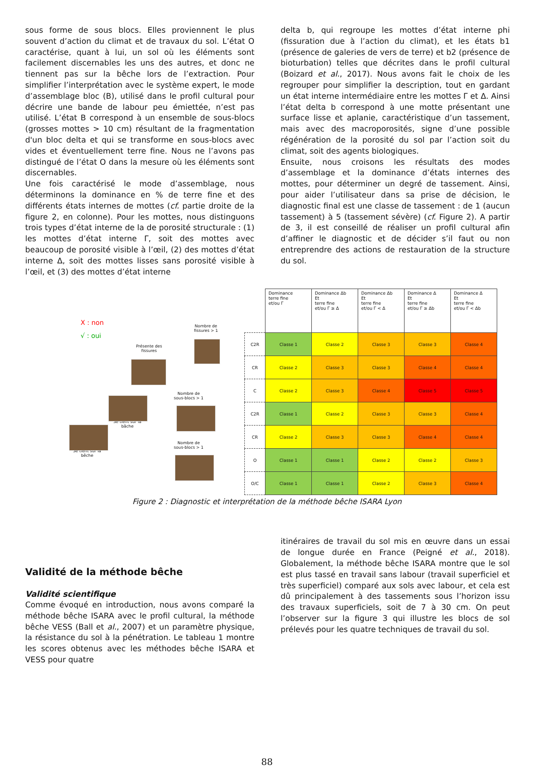sous forme de sous blocs. Elles proviennent le plus souvent d’action du climat et de travaux du sol. L’état O caractérise, quant à lui, un sol où les éléments sont facilement discernables les uns des autres, et donc ne tiennent pas sur la bêche lors de l’extraction. Pour simplifier l’interprétation avec le système expert, le mode d’assemblage bloc (B), utilisé dans le profil cultural pour décrire une bande de labour peu émiettée, n’est pas utilisé. L’état B correspond à un ensemble de sous-blocs (grosses mottes > 10 cm) résultant de la fragmentation d'un bloc delta et qui se transforme en sous-blocs avec vides et éventuellement terre fine. Nous ne l’avons pas distingué de l’état O dans la mesure où les éléments sont discernables.
Une fois caractérisé le mode d’assemblage, nous déterminons la dominance en % de terre fine et des différents états internes de mottes (cf. partie droite de la figure 2, en colonne). Pour les mottes, nous distinguons trois types d’état interne de la de porosité structurale : (1) les mottes d’état interne Γ, soit des mottes avec beaucoup de porosité visible à l’œil, (2) des mottes d’état interne Δ, soit des mottes lisses sans porosité visible à l’œil, et (3) des mottes d’état interne
delta b, qui regroupe les mottes d’état interne phi (fissuration due à l’action du climat), et les états b1 (présence de galeries de vers de terre) et b2 (présence de bioturbation) telles que décrites dans le profil cultural (Boizard et al., 2017). Nous avons fait le choix de les regrouper pour simplifier la description, tout en gardant un état interne intermédiaire entre les mottes Γ et Δ. Ainsi l’état delta b correspond à une motte présentant une surface lisse et aplanie, caractéristique d’un tassement, mais avec des macroporosités, signe d’une possible régénération de la porosité du sol par l’action soit du climat, soit des agents biologiques.
Ensuite, nous croisons les résultats des modes d’assemblage et la dominance d’états internes des mottes, pour déterminer un degré de tassement. Ainsi, pour aider l’utilisateur dans sa prise de décision, le diagnostic final est une classe de tassement : de 1 (aucun tassement) à 5 (tassement sévère) (cf. Figure 2). A partir de 3, il est conseillé de réaliser un profil cultural afin d’affiner le diagnostic et de décider s’il faut ou non entreprendre des actions de restauration de la structure du sol.
X : non
√ : oui
Nombre de
fissures > 1
Présente des
fissures
Nombre de
sous-blocs > 1
Se tient sur la
bâche
Se tient sur la
bêche
Nombre de
sous-blocs > 1
| | Dominance terre fine et/ou Γ | Dominance Δb Et terre fine et/ou Γ ≥ Δ | Dominance Δb Et terre fine et/ou Γ < Δ | Dominance Δ Et terre fine et/ou Γ ≥ Δb | Dominance Δ Et terre fine et/ou Γ < Δb |
| C2R | Classe 1 | Classe 2 | Classe 3 | Classe 3 | Classe 4 |
| CR | Classe 2 | Classe 3 | Classe 3 | Classe 4 | Classe 4 |
| C | Classe 2 | Classe 3 | Classe 4 | Classe 5 | Classe 5 |
| C2R | Classe 1 | Classe 2 | Classe 3 | Classe 3 | Classe 4 |
| CR | Classe 2 | Classe 3 | Classe 3 | Classe 4 | Classe 4 |
| O | Classe 1 | Classe 1 | Classe 2 | Classe 2 | Classe 3 |
| O/C | Classe 1 | Classe 1 | Classe 2 | Classe 3 | Classe 4 |
Figure 2 : Diagnostic et interprétation de la méthode bêche ISARA Lyon
Validité de la méthode bêche
Validité scientifique
Comme évoqué en introduction, nous avons comparé la méthode bêche ISARA avec le profil cultural, la méthode bêche VESS (Ball et al., 2007) et un paramètre physique, la résistance du sol à la pénétration. Le tableau 1 montre les scores obtenus avec les méthodes bêche ISARA et VESS pour quatre
itinéraires de travail du sol mis en œuvre dans un essai de longue durée en France (Peigné et al., 2018). Globalement, la méthode bêche ISARA montre que le sol est plus tassé en travail sans labour (travail superficiel et très superficiel) comparé aux sols avec labour, et cela est dû principalement à des tassements sous l’horizon issu des travaux superficiels, soit de 7 à 30 cm. On peut l’observer sur la figure 3 qui illustre les blocs de sol prélevés pour les quatre techniques de travail du sol.
88